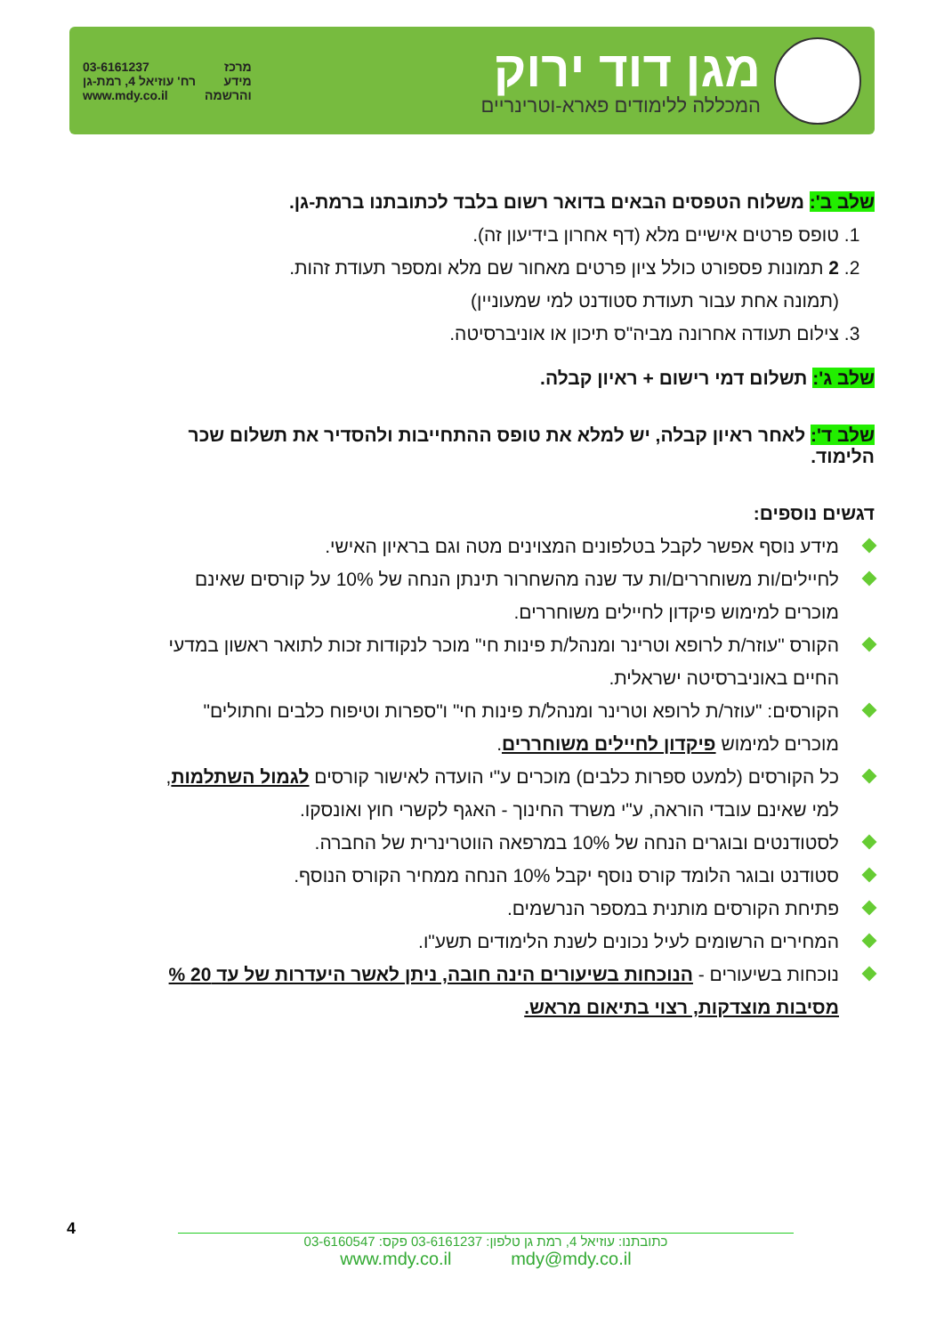מגן דוד ירוק
המכללה ללימודים פארא-וטרינריים
03-6161237
רח' עוזיאל 4, רמת-גן
www.mdy.co.il
מרכז
מידע
והרשמה
שלב ב': משלוח הטפסים הבאים בדואר רשום בלבד לכתובתנו ברמת-גן.
1. טופס פרטים אישיים מלא (דף אחרון בידיעון זה).
2. 2 תמונות פספורט כולל ציון פרטים מאחור שם מלא ומספר תעודת זהות.
(תמונה אחת עבור תעודת סטודנט למי שמעוניין)
3. צילום תעודה אחרונה מביה"ס תיכון או אוניברסיטה.
שלב ג': תשלום דמי רישום + ראיון קבלה.
שלב ד': לאחר ראיון קבלה, יש למלא את טופס ההתחייבות ולהסדיר את תשלום שכר הלימוד.
דגשים נוספים:
מידע נוסף אפשר לקבל בטלפונים המצוינים מטה וגם בראיון האישי.
לחיילים/ות משוחררים/ות עד שנה מהשחרור תינתן הנחה של 10% על קורסים שאינם מוכרים למימוש פיקדון לחיילים משוחררים.
הקורס "עוזר/ת לרופא וטרינר ומנהל/ת פינות חי" מוכר לנקודות זכות לתואר ראשון במדעי החיים באוניברסיטה ישראלית.
הקורסים: "עוזר/ת לרופא וטרינר ומנהל/ת פינות חי" ו"ספרות וטיפוח כלבים וחתולים" מוכרים למימוש פיקדון לחיילים משוחררים.
כל הקורסים (למעט ספרות כלבים) מוכרים ע"י הועדה לאישור קורסים לגמול השתלמות, למי שאינם עובדי הוראה, ע"י משרד החינוך - האגף לקשרי חוץ ואונסקו.
לסטודנטים ובוגרים הנחה של 10% במרפאה הווטרינרית של החברה.
סטודנט ובוגר הלומד קורס נוסף יקבל 10% הנחה ממחיר הקורס הנוסף.
פתיחת הקורסים מותנית במספר הנרשמים.
המחירים הרשומים לעיל נכונים לשנת הלימודים תשע"ו.
נוכחות בשיעורים - הנוכחות בשיעורים הינה חובה, ניתן לאשר היעדרות של עד 20 % מסיבות מוצדקות, רצוי בתיאום מראש.
4
כתובתנו: עוזיאל 4, רמת גן טלפון: 03-6161237 פקס: 03-6160547
www.mdy.co.il mdy@mdy.co.il